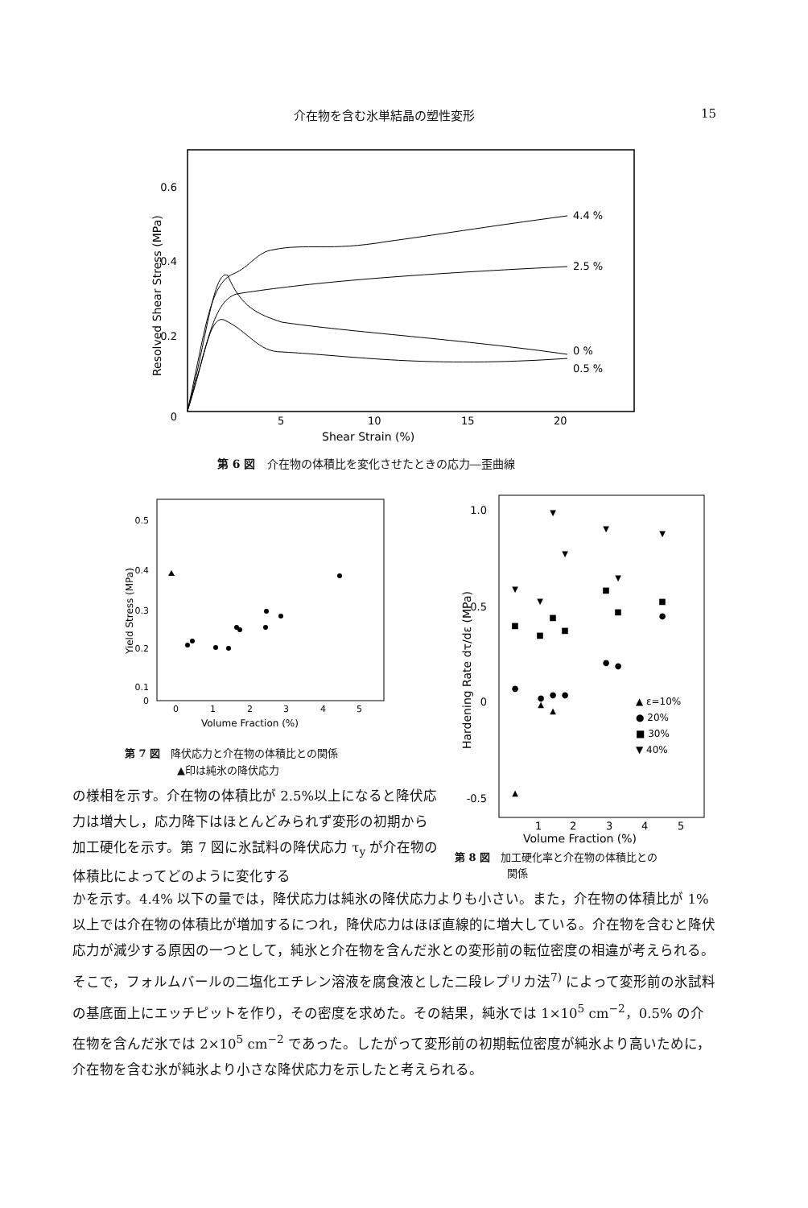介在物を含む氷単結晶の塑性変形 15
0.6
0.4
0.2
0
5
10
15
20
Shear Strain (%)
Resolved Shear Stress (MPa)
4.4 %
2.5 %
0 %
0.5 %
第 6 図　介在物の体積比を変化させたときの応力―歪曲線
0.5
0.4
0.3
0.2
0.1
0
0
1
2
3
4
5
Volume Fraction (%)
Yield Stress (MPa)
第 7 図　降伏応力と介在物の体積比との関係
　　　　　▲印は純氷の降伏応力
1.0
0.5
0
-0.5
1
2
3
4
5
Volume Fraction (%)
Hardening Rate dτ/dε (MPa)
▲ ε=10%
● 20%
■ 30%
▼ 40%
●
●
●
●
■
■
■
■
■
■
■
▼
▼
▼
▼
▼
▼
▼
▲
▲
▲
●
●
●
第 8 図　加工硬化率と介在物の体積比との
　　　　　関係
の様相を示す。介在物の体積比が 2.5%以上になると降伏応力は増大し，応力降下はほとんどみられず変形の初期から加工硬化を示す。第 7 図に氷試料の降伏応力 τ<sub>y</sub> が介在物の体積比によってどのように変化する
かを示す。4.4% 以下の量では，降伏応力は純氷の降伏応力よりも小さい。また，介在物の体積比が 1% 以上では介在物の体積比が増加するにつれ，降伏応力はほぼ直線的に増大している。介在物を含むと降伏応力が減少する原因の一つとして，純氷と介在物を含んだ氷との変形前の転位密度の相違が考えられる。そこで，フォルムバールの二塩化エチレン溶液を腐食液とした二段レプリカ法<sup>7)</sup> によって変形前の氷試料の基底面上にエッチピットを作り，その密度を求めた。その結果，純氷では 1×10<sup>5</sup> cm<sup>−2</sup>，0.5% の介在物を含んだ氷では 2×10<sup>5</sup> cm<sup>−2</sup> であった。したがって変形前の初期転位密度が純氷より高いために，介在物を含む氷が純氷より小さな降伏応力を示したと考えられる。